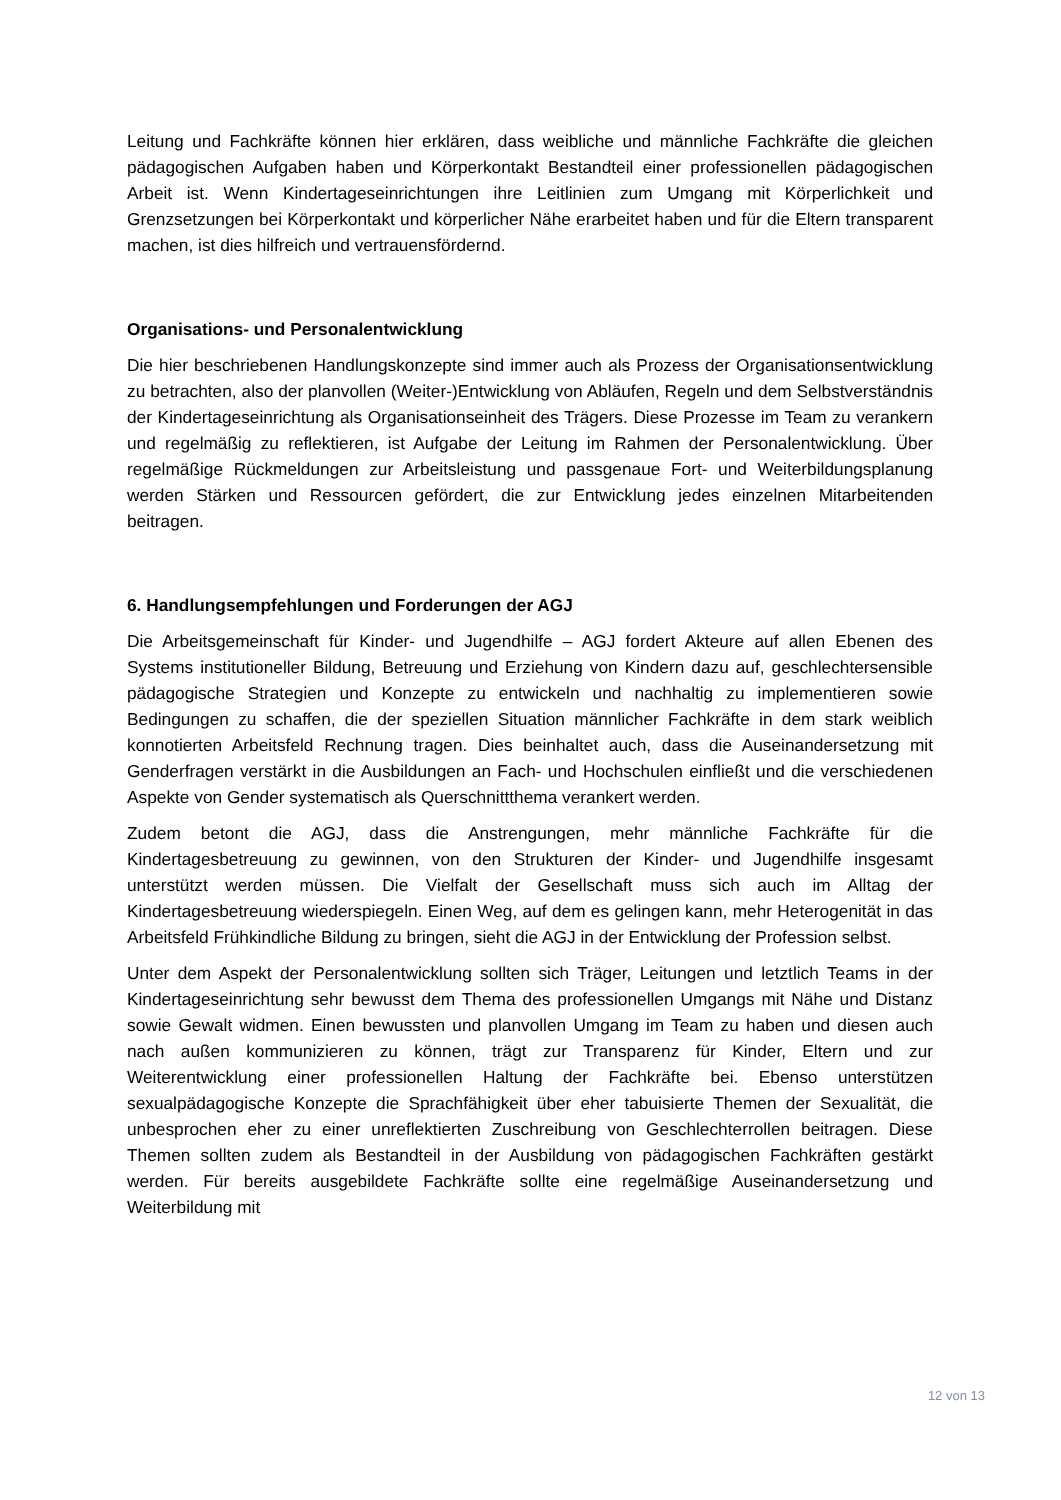Leitung und Fachkräfte können hier erklären, dass weibliche und männliche Fachkräfte die gleichen pädagogischen Aufgaben haben und Körperkontakt Bestandteil einer professionellen pädagogischen Arbeit ist. Wenn Kindertageseinrichtungen ihre Leitlinien zum Umgang mit Körperlichkeit und Grenzsetzungen bei Körperkontakt und körperlicher Nähe erarbeitet haben und für die Eltern transparent machen, ist dies hilfreich und vertrauensfördernd.
Organisations- und Personalentwicklung
Die hier beschriebenen Handlungskonzepte sind immer auch als Prozess der Organisationsentwicklung zu betrachten, also der planvollen (Weiter-)Entwicklung von Abläufen, Regeln und dem Selbstverständnis der Kindertageseinrichtung als Organisationseinheit des Trägers. Diese Prozesse im Team zu verankern und regelmäßig zu reflektieren, ist Aufgabe der Leitung im Rahmen der Personalentwicklung. Über regelmäßige Rückmeldungen zur Arbeitsleistung und passgenaue Fort- und Weiterbildungsplanung werden Stärken und Ressourcen gefördert, die zur Entwicklung jedes einzelnen Mitarbeitenden beitragen.
6. Handlungsempfehlungen und Forderungen der AGJ
Die Arbeitsgemeinschaft für Kinder- und Jugendhilfe – AGJ fordert Akteure auf allen Ebenen des Systems institutioneller Bildung, Betreuung und Erziehung von Kindern dazu auf, geschlechtersensible pädagogische Strategien und Konzepte zu entwickeln und nachhaltig zu implementieren sowie Bedingungen zu schaffen, die der speziellen Situation männlicher Fachkräfte in dem stark weiblich konnotierten Arbeitsfeld Rechnung tragen. Dies beinhaltet auch, dass die Auseinandersetzung mit Genderfragen verstärkt in die Ausbildungen an Fach- und Hochschulen einfließt und die verschiedenen Aspekte von Gender systematisch als Querschnittthema verankert werden.
Zudem betont die AGJ, dass die Anstrengungen, mehr männliche Fachkräfte für die Kindertagesbetreuung zu gewinnen, von den Strukturen der Kinder- und Jugendhilfe insgesamt unterstützt werden müssen. Die Vielfalt der Gesellschaft muss sich auch im Alltag der Kindertagesbetreuung wiederspiegeln. Einen Weg, auf dem es gelingen kann, mehr Heterogenität in das Arbeitsfeld Frühkindliche Bildung zu bringen, sieht die AGJ in der Entwicklung der Profession selbst.
Unter dem Aspekt der Personalentwicklung sollten sich Träger, Leitungen und letztlich Teams in der Kindertageseinrichtung sehr bewusst dem Thema des professionellen Umgangs mit Nähe und Distanz sowie Gewalt widmen. Einen bewussten und planvollen Umgang im Team zu haben und diesen auch nach außen kommunizieren zu können, trägt zur Transparenz für Kinder, Eltern und zur Weiterentwicklung einer professionellen Haltung der Fachkräfte bei. Ebenso unterstützen sexualpädagogische Konzepte die Sprachfähigkeit über eher tabuisierte Themen der Sexualität, die unbesprochen eher zu einer unreflektierten Zuschreibung von Geschlechterrollen beitragen. Diese Themen sollten zudem als Bestandteil in der Ausbildung von pädagogischen Fachkräften gestärkt werden. Für bereits ausgebildete Fachkräfte sollte eine regelmäßige Auseinandersetzung und Weiterbildung mit
12 von 13